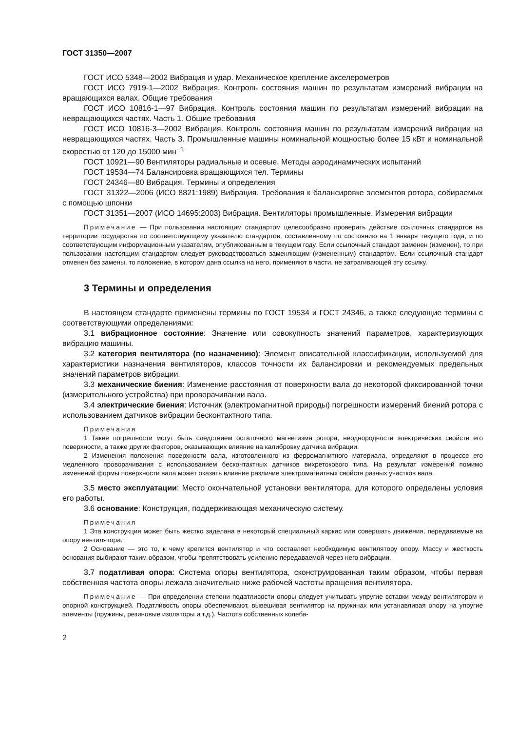ГОСТ 31350—2007
ГОСТ ИСО 5348—2002 Вибрация и удар. Механическое крепление акселерометров
ГОСТ ИСО 7919-1—2002 Вибрация. Контроль состояния машин по результатам измерений вибрации на вращающихся валах. Общие требования
ГОСТ ИСО 10816-1—97 Вибрация. Контроль состояния машин по результатам измерений вибрации на невращающихся частях. Часть 1. Общие требования
ГОСТ ИСО 10816-3—2002 Вибрация. Контроль состояния машин по результатам измерений вибрации на невращающихся частях. Часть 3. Промышленные машины номинальной мощностью более 15 кВт и номинальной скоростью от 120 до 15000 мин<sup>−1</sup>
ГОСТ 10921—90 Вентиляторы радиальные и осевые. Методы аэродинамических испытаний
ГОСТ 19534—74 Балансировка вращающихся тел. Термины
ГОСТ 24346—80 Вибрация. Термины и определения
ГОСТ 31322—2006 (ИСО 8821:1989) Вибрация. Требования к балансировке элементов ротора, собираемых с помощью шпонки
ГОСТ 31351—2007 (ИСО 14695:2003) Вибрация. Вентиляторы промышленные. Измерения вибрации
Примечание — При пользовании настоящим стандартом целесообразно проверить действие ссылочных стандартов на территории государства по соответствующему указателю стандартов, составленному по состоянию на 1 января текущего года, и по соответствующим информационным указателям, опубликованным в текущем году. Если ссылочный стандарт заменен (изменен), то при пользовании настоящим стандартом следует руководствоваться заменяющим (измененным) стандартом. Если ссылочный стандарт отменен без замены, то положение, в котором дана ссылка на него, применяют в части, не затрагивающей эту ссылку.
3 Термины и определения
В настоящем стандарте применены термины по ГОСТ 19534 и ГОСТ 24346, а также следующие термины с соответствующими определениями:
3.1 вибрационное состояние: Значение или совокупность значений параметров, характеризующих вибрацию машины.
3.2 категория вентилятора (по назначению): Элемент описательной классификации, используемой для характеристики назначения вентиляторов, классов точности их балансировки и рекомендуемых предельных значений параметров вибрации.
3.3 механические биения: Изменение расстояния от поверхности вала до некоторой фиксированной точки (измерительного устройства) при проворачивании вала.
3.4 электрические биения: Источник (электромагнитной природы) погрешности измерений биений ротора с использованием датчиков вибрации бесконтактного типа.
Примечания
1 Такие погрешности могут быть следствием остаточного магнетизма ротора, неоднородности электрических свойств его поверхности, а также других факторов, оказывающих влияние на калибровку датчика вибрации.
2 Изменения положения поверхности вала, изготовленного из ферромагнитного материала, определяют в процессе его медленного проворачивания с использованием бесконтактных датчиков вихретокового типа. На результат измерений помимо изменений формы поверхности вала может оказать влияние различие электромагнитных свойств разных участков вала.
3.5 место эксплуатации: Место окончательной установки вентилятора, для которого определены условия его работы.
3.6 основание: Конструкция, поддерживающая механическую систему.
Примечания
1 Эта конструкция может быть жестко заделана в некоторый специальный каркас или совершать движения, передаваемые на опору вентилятора.
2 Основание — это то, к чему крепится вентилятор и что составляет необходимую вентилятору опору. Массу и жесткость основания выбирают таким образом, чтобы препятствовать усилению передаваемой через него вибрации.
3.7 податливая опора: Система опоры вентилятора, сконструированная таким образом, чтобы первая собственная частота опоры лежала значительно ниже рабочей частоты вращения вентилятора.
Примечание — При определении степени податливости опоры следует учитывать упругие вставки между вентилятором и опорной конструкцией. Податливость опоры обеспечивают, вывешивая вентилятор на пружинах или устанавливая опору на упругие элементы (пружины, резиновые изоляторы и т.д.). Частота собственных колеба-
2